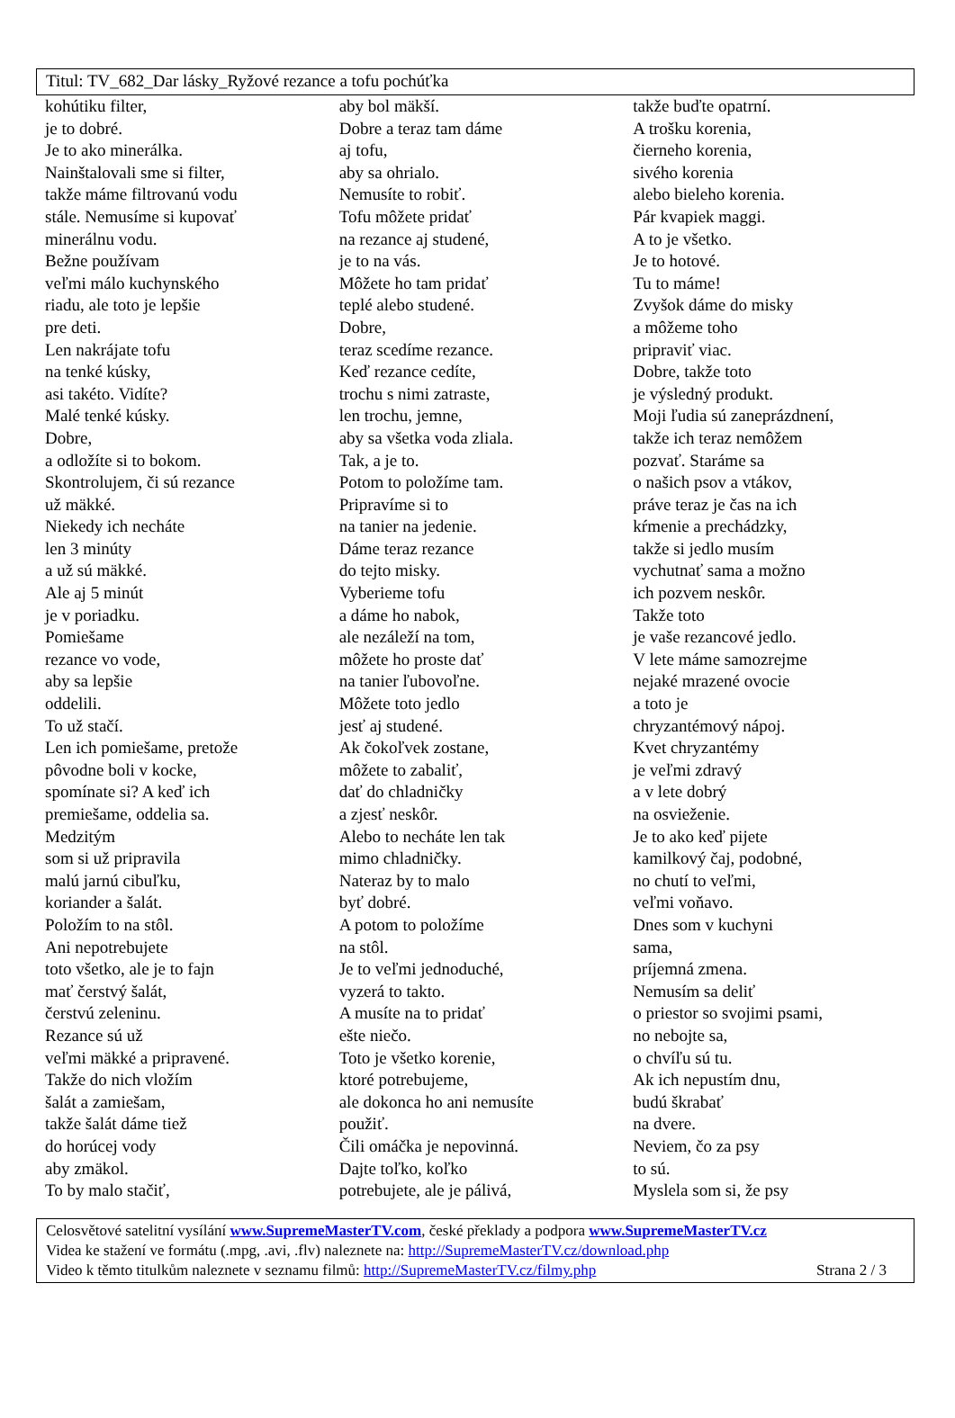Titul: TV_682_Dar lásky_Ryžové rezance a tofu pochúťka
kohútiku filter,
je to dobré.
Je to ako minerálka.
Nainštalovali sme si filter,
takže máme filtrovanú vodu
stále. Nemusíme si kupovať
minerálnu vodu.
Bežne používam
veľmi málo kuchynského
riadu, ale toto je lepšie
pre deti.
Len nakrájate tofu
na tenké kúsky,
asi takéto. Vidíte?
Malé tenké kúsky.
Dobre,
a odložíte si to bokom.
Skontrolujem, či sú rezance
už mäkké.
Niekedy ich necháte
len 3 minúty
a už sú mäkké.
Ale aj 5 minút
je v poriadku.
Pomiešame
rezance vo vode,
aby sa lepšie
oddelili.
To už stačí.
Len ich pomiešame, pretože
pôvodne boli v kocke,
spomínate si? A keď ich
premiešame, oddelia sa.
Medzitým
som si už pripravila
malú jarnú cibuľku,
koriander a šalát.
Položím to na stôl.
Ani nepotrebujete
toto všetko, ale je to fajn
mať čerstvý šalát,
čerstvú zeleninu.
Rezance sú už
veľmi mäkké a pripravené.
Takže do nich vložím
šalát a zamiešam,
takže šalát dáme tiež
do horúcej vody
aby zmäkol.
To by malo stačiť,
aby bol mäkší.
Dobre a teraz tam dáme
aj tofu,
aby sa ohrialo.
Nemusíte to robiť.
Tofu môžete pridať
na rezance aj studené,
je to na vás.
Môžete ho tam pridať
teplé alebo studené.
Dobre,
teraz scedíme rezance.
Keď rezance cedíte,
trochu s nimi zatraste,
len trochu, jemne,
aby sa všetka voda zliala.
Tak, a je to.
Potom to položíme tam.
Pripravíme si to
na tanier na jedenie.
Dáme teraz rezance
do tejto misky.
Vyberieme tofu
a dáme ho nabok,
ale nezáleží na tom,
môžete ho proste dať
na tanier ľubovoľne.
Môžete toto jedlo
jesť aj studené.
Ak čokoľvek zostane,
môžete to zabaliť,
dať do chladničky
a zjesť neskôr.
Alebo to necháte len tak
mimo chladničky.
Nateraz by to malo
byť dobré.
A potom to položíme
na stôl.
Je to veľmi jednoduché,
vyzerá to takto.
A musíte na to pridať
ešte niečo.
Toto je všetko korenie,
ktoré potrebujeme,
ale dokonca ho ani nemusíte
použiť.
Čili omáčka je nepovinná.
Dajte toľko, koľko
potrebujete, ale je pálivá,
takže buďte opatrní.
A trošku korenia,
čierneho korenia,
sivého korenia
alebo bieleho korenia.
Pár kvapiek maggi.
A to je všetko.
Je to hotové.
Tu to máme!
Zvyšok dáme do misky
a môžeme toho
pripraviť viac.
Dobre, takže toto
je výsledný produkt.
Moji ľudia sú zaneprázdnení,
takže ich teraz nemôžem
pozvať. Staráme sa
o našich psov a vtákov,
práve teraz je čas na ich
kŕmenie a prechádzky,
takže si jedlo musím
vychutnať sama a možno
ich pozvem neskôr.
Takže toto
je vaše rezancové jedlo.
V lete máme samozrejme
nejaké mrazené ovocie
a toto je
chryzantémový nápoj.
Kvet chryzantémy
je veľmi zdravý
a v lete dobrý
na osvieženie.
Je to ako keď pijete
kamilkový čaj, podobné,
no chutí to veľmi,
veľmi voňavo.
Dnes som v kuchyni
sama,
príjemná zmena.
Nemusím sa deliť
o priestor so svojimi psami,
no nebojte sa,
o chvíľu sú tu.
Ak ich nepustím dnu,
budú škrabať
na dvere.
Neviem, čo za psy
to sú.
Myslela som si, že psy
Celosvětové satelitní vysílání www.SupremeMasterTV.com, české překlady a podpora www.SupremeMasterTV.cz
Videa ke stažení ve formátu (.mpg, .avi, .flv) naleznete na: http://SupremeMasterTV.cz/download.php
Video k těmto titulkům naleznete v seznamu filmů: http://SupremeMasterTV.cz/filmy.php Strana 2 / 3